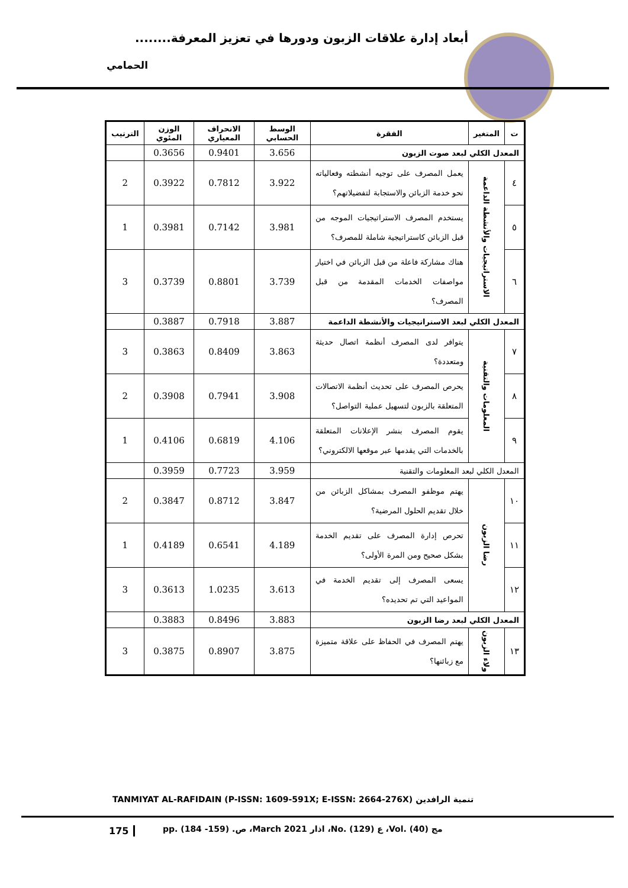أبعاد إدارة علاقات الزبون ودورها في تعزيز المعرفة........
الحمامي
| ت | المتغير | الفقرة | الوسط الحسابي | الانحراف المعياري | الوزن المئوي | الترتيب |
| --- | --- | --- | --- | --- | --- | --- |
| المعدل الكلي لبعد صوت الزبون | | | 3.656 | 0.9401 | 0.3656 | |
| ٤ | الاستراتيجيات والأنشطة الداعمة | يعمل المصرف على توجيه أنشطته وفعالياته نحو خدمة الزبائن والاستجابة لتفضيلاتهم؟ | 3.922 | 0.7812 | 0.3922 | 2 |
| ٥ | | يستخدم المصرف الاستراتيجيات الموجه من قبل الزبائن كاستراتيجية شاملة للمصرف؟ | 3.981 | 0.7142 | 0.3981 | 1 |
| ٦ | | هناك مشاركة فاعلة من قبل الزبائن في اختيار مواصفات الخدمات المقدمة من قبل المصرف؟ | 3.739 | 0.8801 | 0.3739 | 3 |
| المعدل الكلي لبعد الاستراتيجيات والأنشطة الداعمة | | | 3.887 | 0.7918 | 0.3887 | |
| ٧ | المعلومات والتقنية | يتوافر لدى المصرف أنظمة اتصال حديثة ومتعددة؟ | 3.863 | 0.8409 | 0.3863 | 3 |
| ٨ | | يحرص المصرف على تحديث أنظمة الاتصالات المتعلقة بالزبون لتسهيل عملية التواصل؟ | 3.908 | 0.7941 | 0.3908 | 2 |
| ٩ | | يقوم المصرف بنشر الإعلانات المتعلقة بالخدمات التي يقدمها عبر موقعها الالكتروني؟ | 4.106 | 0.6819 | 0.4106 | 1 |
| المعدل الكلي لبعد المعلومات والتقنية | | | 3.959 | 0.7723 | 0.3959 | |
| ١٠ | رضا الزبون | يهتم موظفو المصرف بمشاكل الزبائن من خلال تقديم الحلول المرضية؟ | 3.847 | 0.8712 | 0.3847 | 2 |
| ١١ | | تحرص إدارة المصرف على تقديم الخدمة بشكل صحيح ومن المرة الأولى؟ | 4.189 | 0.6541 | 0.4189 | 1 |
| ١٢ | | يسعى المصرف إلى تقديم الخدمة في المواعيد التي تم تحديده؟ | 3.613 | 1.0235 | 0.3613 | 3 |
| المعدل الكلي لبعد رضا الزبون | | | 3.883 | 0.8496 | 0.3883 | |
| ١٣ | ولاء الزبون | يهتم المصرف في الحفاظ على علاقة متميزة مع زبائنها؟ | 3.875 | 0.8907 | 0.3875 | 3 |
TANMIYAT AL-RAFIDAIN (P-ISSN: 1609-591X; E-ISSN: 2664-276X) تنمية الرافدين
175
مج (40) .Vol، ع (129) .No، اذار March 2021، ص. (159- 184) .pp